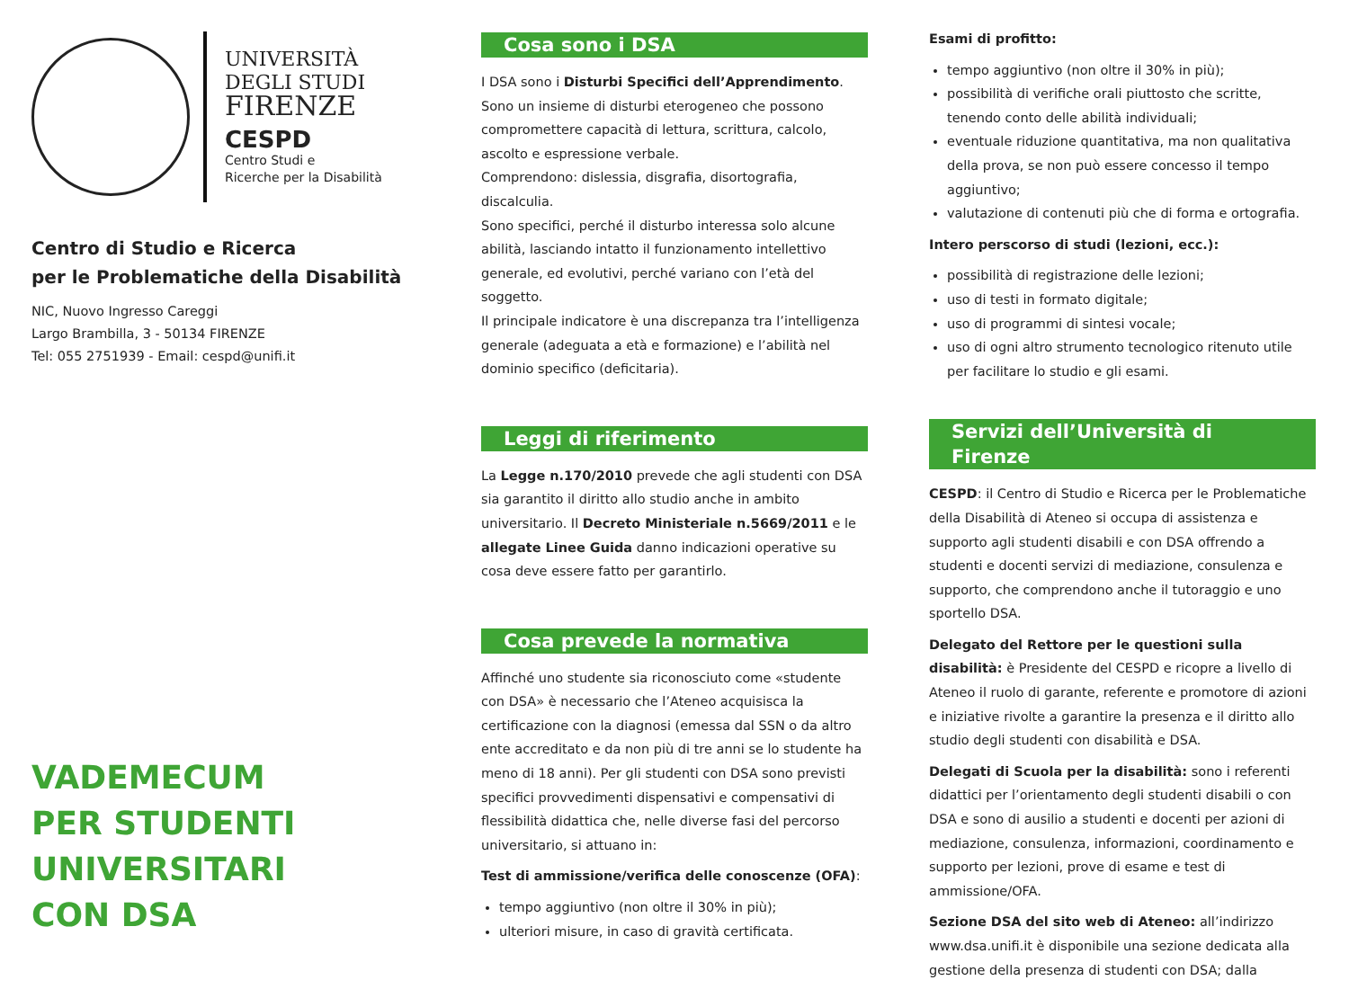UNIVERSITÀ
DEGLI STUDI
FIRENZE
CESPD
Centro Studi e
Ricerche per la Disabilità
Centro di Studio e Ricerca
per le Problematiche della Disabilità
NIC, Nuovo Ingresso Careggi
Largo Brambilla, 3 - 50134 FIRENZE
Tel: 055 2751939 - Email: cespd@unifi.it
VADEMECUM
PER STUDENTI
UNIVERSITARI
CON DSA
Cosa sono i DSA
I DSA sono i Disturbi Specifici dell’Apprendimento.
Sono un insieme di disturbi eterogeneo che possono compromettere capacità di lettura, scrittura, calcolo, ascolto e espressione verbale.
Comprendono: dislessia, disgrafia, disortografia, discalculia.
Sono specifici, perché il disturbo interessa solo alcune abilità, lasciando intatto il funzionamento intellettivo generale, ed evolutivi, perché variano con l’età del soggetto.
Il principale indicatore è una discrepanza tra l’intelligenza generale (adeguata a età e formazione) e l’abilità nel dominio specifico (deficitaria).
Leggi di riferimento
La Legge n.170/2010 prevede che agli studenti con DSA sia garantito il diritto allo studio anche in ambito universitario. Il Decreto Ministeriale n.5669/2011 e le allegate Linee Guida danno indicazioni operative su cosa deve essere fatto per garantirlo.
Cosa prevede la normativa
Affinché uno studente sia riconosciuto come «studente con DSA» è necessario che l’Ateneo acquisisca la certificazione con la diagnosi (emessa dal SSN o da altro ente accreditato e da non più di tre anni se lo studente ha meno di 18 anni). Per gli studenti con DSA sono previsti specifici provvedimenti dispensativi e compensativi di flessibilità didattica che, nelle diverse fasi del percorso universitario, si attuano in:
Test di ammissione/verifica delle conoscenze (OFA):
tempo aggiuntivo (non oltre il 30% in più);
ulteriori misure, in caso di gravità certificata.
Esami di profitto:
tempo aggiuntivo (non oltre il 30% in più);
possibilità di verifiche orali piuttosto che scritte, tenendo conto delle abilità individuali;
eventuale riduzione quantitativa, ma non qualitativa della prova, se non può essere concesso il tempo aggiuntivo;
valutazione di contenuti più che di forma e ortografia.
Intero perscorso di studi (lezioni, ecc.):
possibilità di registrazione delle lezioni;
uso di testi in formato digitale;
uso di programmi di sintesi vocale;
uso di ogni altro strumento tecnologico ritenuto utile per facilitare lo studio e gli esami.
Servizi dell’Università di Firenze
CESPD: il Centro di Studio e Ricerca per le Problematiche della Disabilità di Ateneo si occupa di assistenza e supporto agli studenti disabili e con DSA offrendo a studenti e docenti servizi di mediazione, consulenza e supporto, che comprendono anche il tutoraggio e uno sportello DSA.
Delegato del Rettore per le questioni sulla disabilità: è Presidente del CESPD e ricopre a livello di Ateneo il ruolo di garante, referente e promotore di azioni e iniziative rivolte a garantire la presenza e il diritto allo studio degli studenti con disabilità e DSA.
Delegati di Scuola per la disabilità: sono i referenti didattici per l’orientamento degli studenti disabili o con DSA e sono di ausilio a studenti e docenti per azioni di mediazione, consulenza, informazioni, coordinamento e supporto per lezioni, prove di esame e test di ammissione/OFA.
Sezione DSA del sito web di Ateneo: all’indirizzo www.dsa.unifi.it è disponibile una sezione dedicata alla gestione della presenza di studenti con DSA; dalla